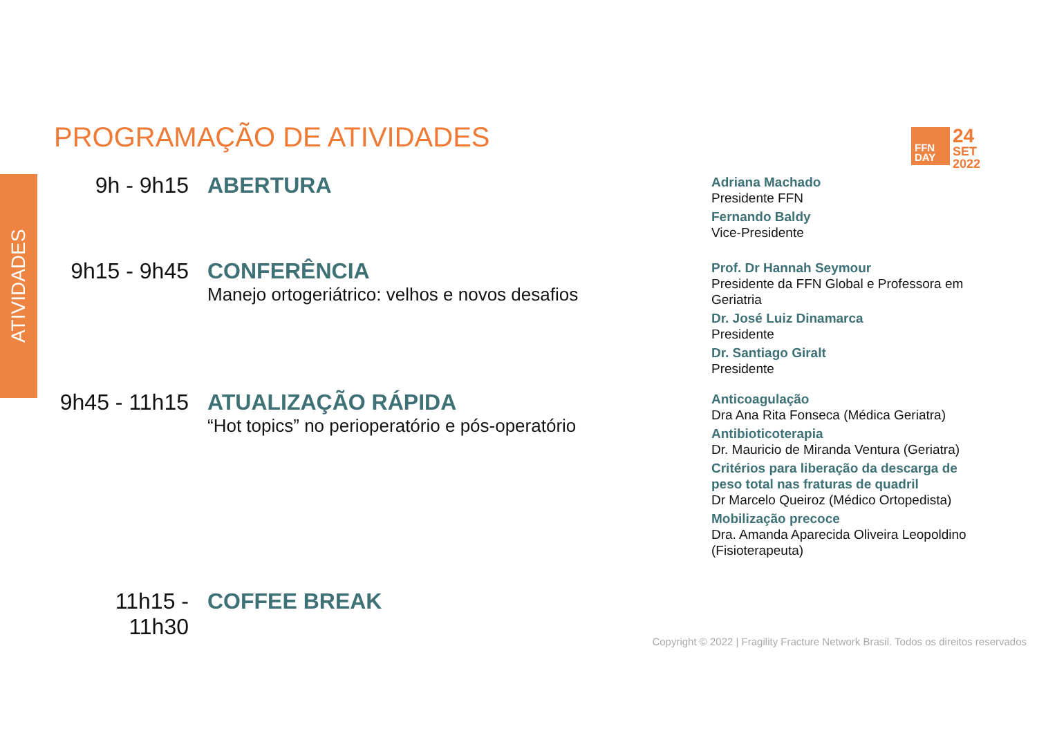ATIVIDADES
PROGRAMAÇÃO DE ATIVIDADES
FFN
DAY
24
SET
2022
9h - 9h15 ABERTURA
9h15 - 9h45
CONFERÊNCIA
Manejo ortogeriátrico: velhos e novos desafios
9h45 - 11h15
ATUALIZAÇÃO RÁPIDA
“Hot topics” no perioperatório e pós-operatório
11h15 - 11h30
COFFEE BREAK
Adriana Machado
Presidente FFN
Fernando Baldy
Vice-Presidente
Prof. Dr Hannah Seymour
Presidente da FFN Global e Professora em Geriatria
Dr. José Luiz Dinamarca
Presidente
Dr. Santiago Giralt
Presidente
Anticoagulação
Dra Ana Rita Fonseca (Médica Geriatra)
Antibioticoterapia
Dr. Mauricio de Miranda Ventura (Geriatra)
Critérios para liberação da descarga de peso total nas fraturas de quadril
Dr Marcelo Queiroz (Médico Ortopedista)
Mobilização precoce
Dra. Amanda Aparecida Oliveira Leopoldino (Fisioterapeuta)
Copyright © 2022 | Fragility Fracture Network Brasil. Todos os direitos reservados